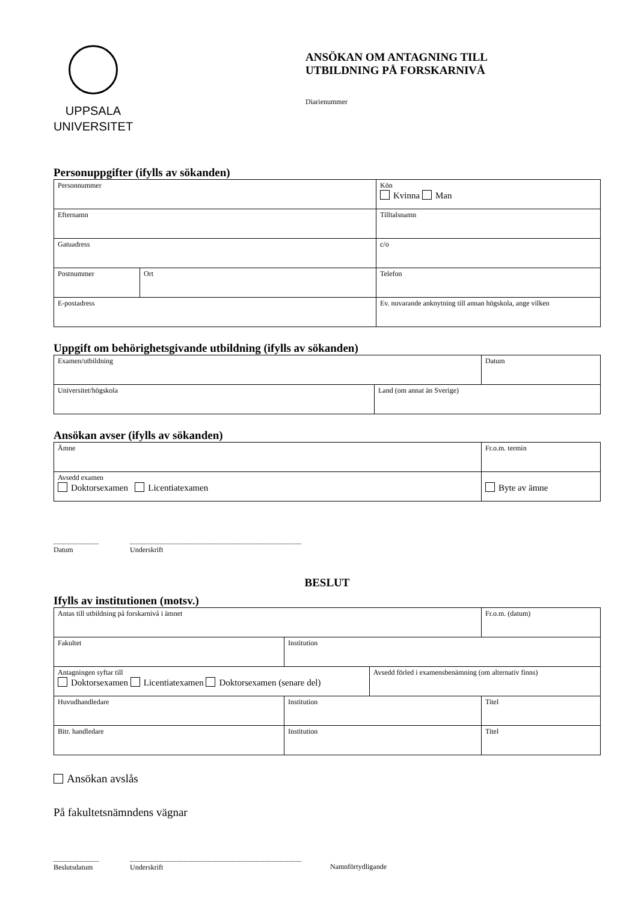UPPSALA
UNIVERSITET
ANSÖKAN OM ANTAGNING TILL
UTBILDNING PÅ FORSKARNIVÅ
Diarienummer
Personuppgifter (ifylls av sökanden)
| Personnummer | | Kön Kvinna Man | |
| Efternamn | | Tilltalsnamn | |
| Gatuadress | | c/o | |
| Postnummer | Ort | | Telefon |
| E-postadress | | Ev. nuvarande anknytning till annan högskola, ange vilken | |
Uppgift om behörighetsgivande utbildning (ifylls av sökanden)
| Examen/utbildning | | Datum |
| Universitet/högskola | Land (om annat än Sverige) | |
Ansökan avser (ifylls av sökanden)
| Ämne | Fr.o.m. termin |
| Avsedd examen Doktorsexamen Licentiatexamen | Byte av ämne |
Datum Underskrift
BESLUT
Ifylls av institutionen (motsv.)
| Antas till utbildning på forskarnivå i ämnet | | | Fr.o.m. (datum) |
| Fakultet | Institution | | |
| Antagningen syftar till Doktorsexamen Licentiatexamen Doktorsexamen (senare del) | | Avsedd förled i examensbenämning (om alternativ finns) | |
| Huvudhandledare | Institution | | Titel |
| Bitr. handledare | Institution | | Titel |
Ansökan avslås
På fakultetsnämndens vägnar
Beslutsdatum
Underskrift Namnförtydligande